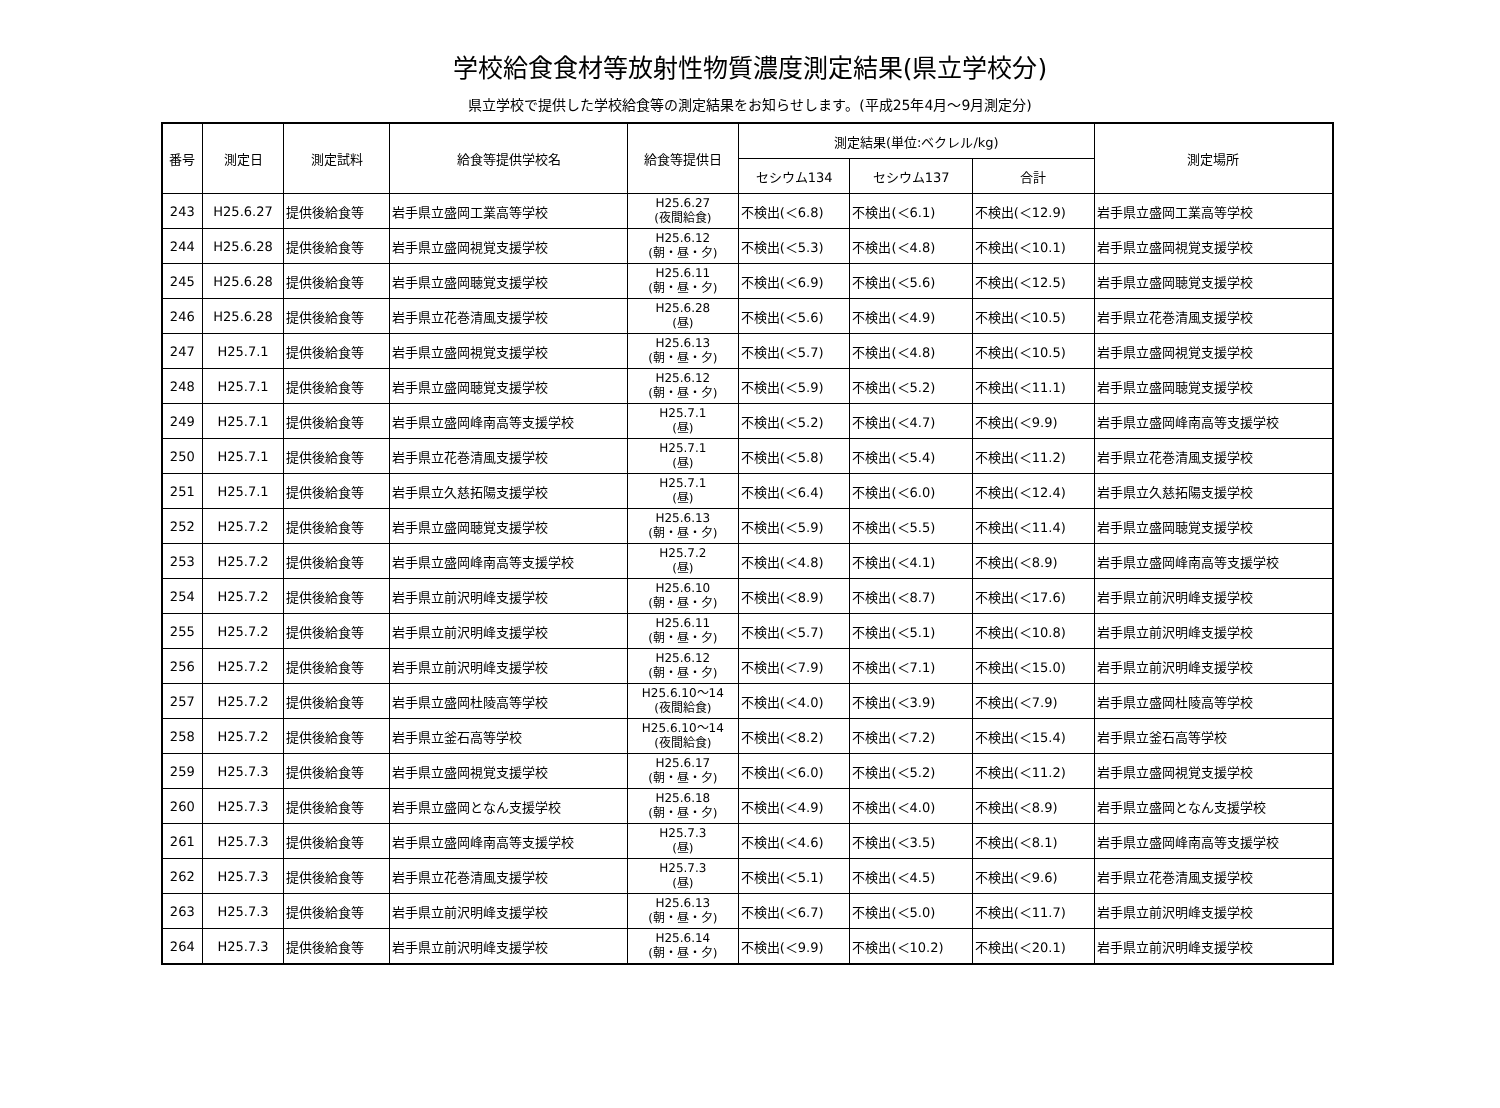学校給食食材等放射性物質濃度測定結果(県立学校分)
県立学校で提供した学校給食等の測定結果をお知らせします。(平成25年4月～9月測定分)
| 番号 | 測定日 | 測定試料 | 給食等提供学校名 | 給食等提供日 | 測定結果(単位:ベクレル/kg) | | | 測定場所 |
| --- | --- | --- | --- | --- | --- | --- | --- | --- |
| | | | | | セシウム134 | セシウム137 | 合計 | |
| 243 | H25.6.27 | 提供後給食等 | 岩手県立盛岡工業高等学校 | H25.6.27 (夜間給食) | 不検出(＜6.8) | 不検出(＜6.1) | 不検出(＜12.9) | 岩手県立盛岡工業高等学校 |
| 244 | H25.6.28 | 提供後給食等 | 岩手県立盛岡視覚支援学校 | H25.6.12 (朝・昼・夕) | 不検出(＜5.3) | 不検出(＜4.8) | 不検出(＜10.1) | 岩手県立盛岡視覚支援学校 |
| 245 | H25.6.28 | 提供後給食等 | 岩手県立盛岡聴覚支援学校 | H25.6.11 (朝・昼・夕) | 不検出(＜6.9) | 不検出(＜5.6) | 不検出(＜12.5) | 岩手県立盛岡聴覚支援学校 |
| 246 | H25.6.28 | 提供後給食等 | 岩手県立花巻清風支援学校 | H25.6.28 (昼) | 不検出(＜5.6) | 不検出(＜4.9) | 不検出(＜10.5) | 岩手県立花巻清風支援学校 |
| 247 | H25.7.1 | 提供後給食等 | 岩手県立盛岡視覚支援学校 | H25.6.13 (朝・昼・夕) | 不検出(＜5.7) | 不検出(＜4.8) | 不検出(＜10.5) | 岩手県立盛岡視覚支援学校 |
| 248 | H25.7.1 | 提供後給食等 | 岩手県立盛岡聴覚支援学校 | H25.6.12 (朝・昼・夕) | 不検出(＜5.9) | 不検出(＜5.2) | 不検出(＜11.1) | 岩手県立盛岡聴覚支援学校 |
| 249 | H25.7.1 | 提供後給食等 | 岩手県立盛岡峰南高等支援学校 | H25.7.1 (昼) | 不検出(＜5.2) | 不検出(＜4.7) | 不検出(＜9.9) | 岩手県立盛岡峰南高等支援学校 |
| 250 | H25.7.1 | 提供後給食等 | 岩手県立花巻清風支援学校 | H25.7.1 (昼) | 不検出(＜5.8) | 不検出(＜5.4) | 不検出(＜11.2) | 岩手県立花巻清風支援学校 |
| 251 | H25.7.1 | 提供後給食等 | 岩手県立久慈拓陽支援学校 | H25.7.1 (昼) | 不検出(＜6.4) | 不検出(＜6.0) | 不検出(＜12.4) | 岩手県立久慈拓陽支援学校 |
| 252 | H25.7.2 | 提供後給食等 | 岩手県立盛岡聴覚支援学校 | H25.6.13 (朝・昼・夕) | 不検出(＜5.9) | 不検出(＜5.5) | 不検出(＜11.4) | 岩手県立盛岡聴覚支援学校 |
| 253 | H25.7.2 | 提供後給食等 | 岩手県立盛岡峰南高等支援学校 | H25.7.2 (昼) | 不検出(＜4.8) | 不検出(＜4.1) | 不検出(＜8.9) | 岩手県立盛岡峰南高等支援学校 |
| 254 | H25.7.2 | 提供後給食等 | 岩手県立前沢明峰支援学校 | H25.6.10 (朝・昼・夕) | 不検出(＜8.9) | 不検出(＜8.7) | 不検出(＜17.6) | 岩手県立前沢明峰支援学校 |
| 255 | H25.7.2 | 提供後給食等 | 岩手県立前沢明峰支援学校 | H25.6.11 (朝・昼・夕) | 不検出(＜5.7) | 不検出(＜5.1) | 不検出(＜10.8) | 岩手県立前沢明峰支援学校 |
| 256 | H25.7.2 | 提供後給食等 | 岩手県立前沢明峰支援学校 | H25.6.12 (朝・昼・夕) | 不検出(＜7.9) | 不検出(＜7.1) | 不検出(＜15.0) | 岩手県立前沢明峰支援学校 |
| 257 | H25.7.2 | 提供後給食等 | 岩手県立盛岡杜陵高等学校 | H25.6.10～14 (夜間給食) | 不検出(＜4.0) | 不検出(＜3.9) | 不検出(＜7.9) | 岩手県立盛岡杜陵高等学校 |
| 258 | H25.7.2 | 提供後給食等 | 岩手県立釜石高等学校 | H25.6.10～14 (夜間給食) | 不検出(＜8.2) | 不検出(＜7.2) | 不検出(＜15.4) | 岩手県立釜石高等学校 |
| 259 | H25.7.3 | 提供後給食等 | 岩手県立盛岡視覚支援学校 | H25.6.17 (朝・昼・夕) | 不検出(＜6.0) | 不検出(＜5.2) | 不検出(＜11.2) | 岩手県立盛岡視覚支援学校 |
| 260 | H25.7.3 | 提供後給食等 | 岩手県立盛岡となん支援学校 | H25.6.18 (朝・昼・夕) | 不検出(＜4.9) | 不検出(＜4.0) | 不検出(＜8.9) | 岩手県立盛岡となん支援学校 |
| 261 | H25.7.3 | 提供後給食等 | 岩手県立盛岡峰南高等支援学校 | H25.7.3 (昼) | 不検出(＜4.6) | 不検出(＜3.5) | 不検出(＜8.1) | 岩手県立盛岡峰南高等支援学校 |
| 262 | H25.7.3 | 提供後給食等 | 岩手県立花巻清風支援学校 | H25.7.3 (昼) | 不検出(＜5.1) | 不検出(＜4.5) | 不検出(＜9.6) | 岩手県立花巻清風支援学校 |
| 263 | H25.7.3 | 提供後給食等 | 岩手県立前沢明峰支援学校 | H25.6.13 (朝・昼・夕) | 不検出(＜6.7) | 不検出(＜5.0) | 不検出(＜11.7) | 岩手県立前沢明峰支援学校 |
| 264 | H25.7.3 | 提供後給食等 | 岩手県立前沢明峰支援学校 | H25.6.14 (朝・昼・夕) | 不検出(＜9.9) | 不検出(＜10.2) | 不検出(＜20.1) | 岩手県立前沢明峰支援学校 |